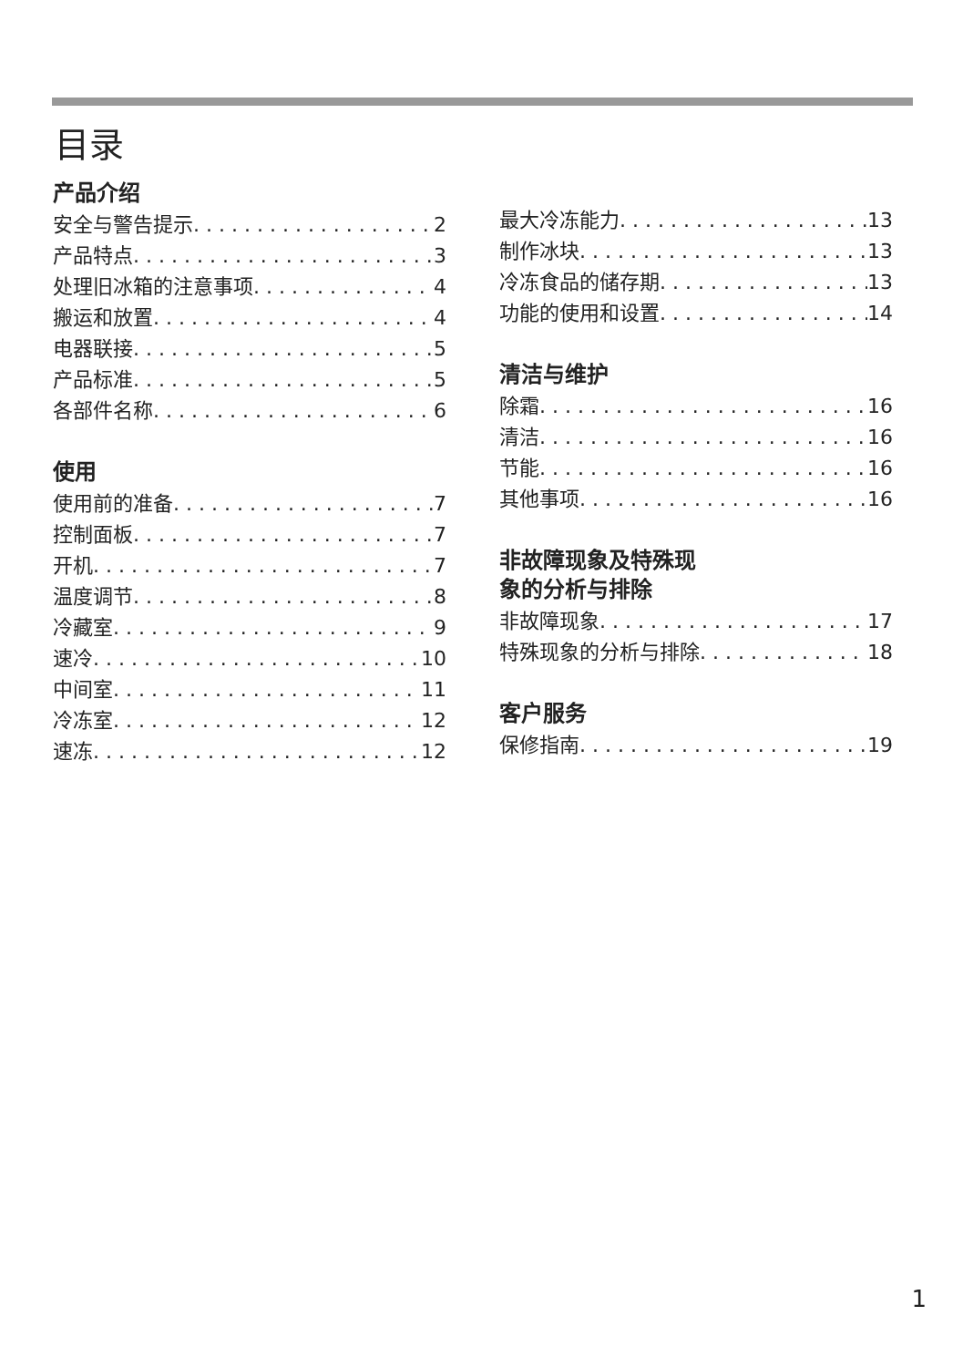目录
产品介绍
安全与警告提示 2
产品特点 3
处理旧冰箱的注意事项 4
搬运和放置 4
电器联接 5
产品标准 5
各部件名称 6
使用
使用前的准备 7
控制面板 7
开机 7
温度调节 8
冷藏室 9
速冷 10
中间室 11
冷冻室 12
速冻 12
最大冷冻能力 13
制作冰块 13
冷冻食品的储存期 13
功能的使用和设置 14
清洁与维护
除霜 16
清洁 16
节能 16
其他事项 16
非故障现象及特殊现
象的分析与排除
非故障现象 17
特殊现象的分析与排除 18
客户服务
保修指南 19
1